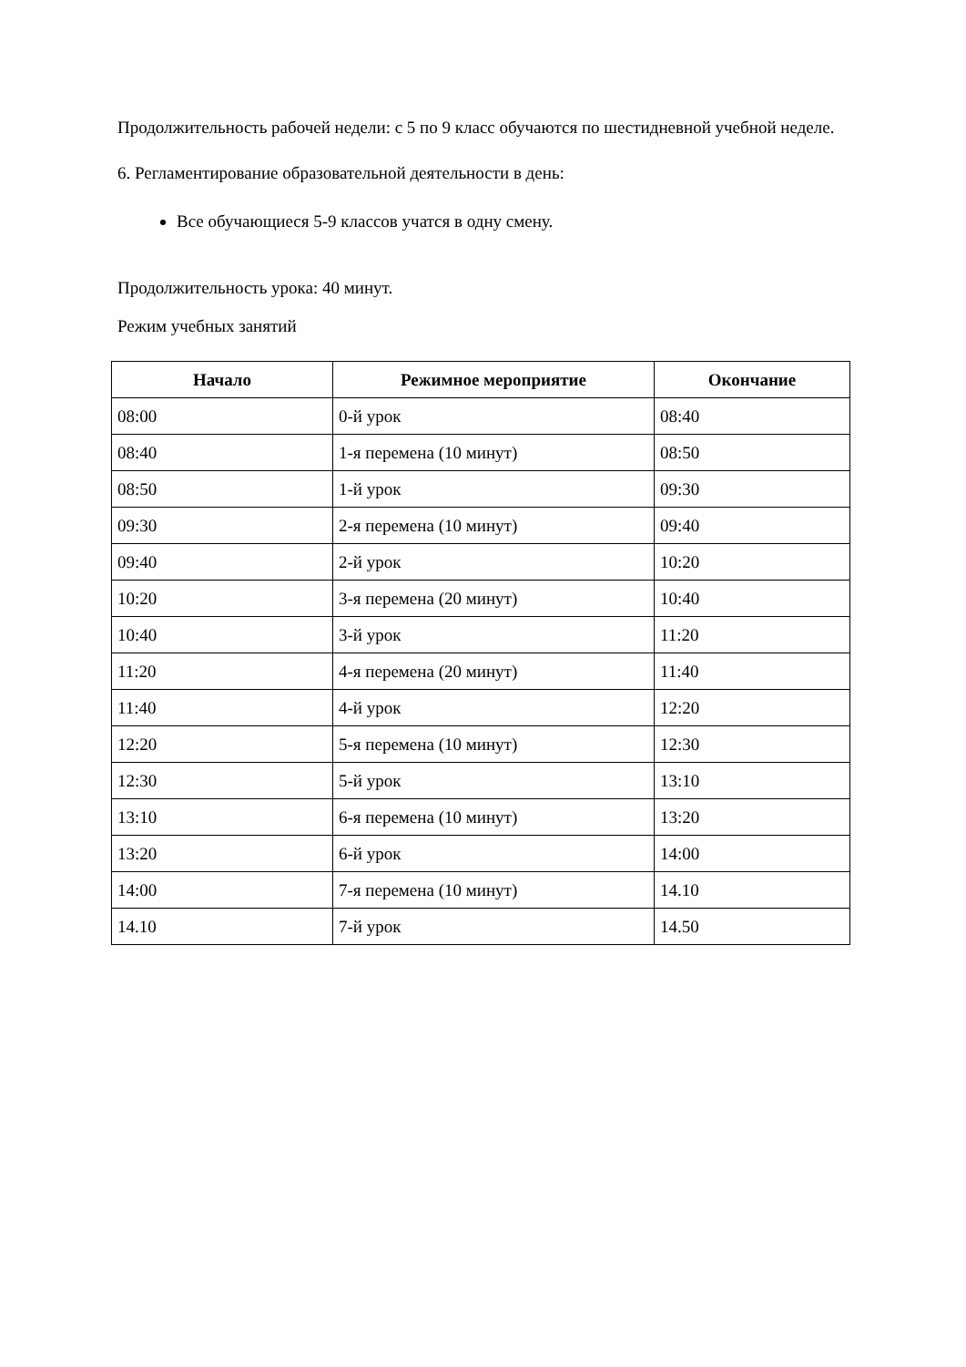Продолжительность рабочей недели: с 5 по 9 класс обучаются по шестидневной учебной неделе.
6. Регламентирование образовательной деятельности в день:
Все обучающиеся 5-9 классов учатся в одну смену.
Продолжительность урока: 40 минут.
Режим учебных занятий
| Начало | Режимное мероприятие | Окончание |
| --- | --- | --- |
| 08:00 | 0-й урок | 08:40 |
| 08:40 | 1-я перемена (10 минут) | 08:50 |
| 08:50 | 1-й урок | 09:30 |
| 09:30 | 2-я перемена (10 минут) | 09:40 |
| 09:40 | 2-й урок | 10:20 |
| 10:20 | 3-я перемена (20 минут) | 10:40 |
| 10:40 | 3-й урок | 11:20 |
| 11:20 | 4-я перемена (20 минут) | 11:40 |
| 11:40 | 4-й урок | 12:20 |
| 12:20 | 5-я перемена (10 минут) | 12:30 |
| 12:30 | 5-й урок | 13:10 |
| 13:10 | 6-я перемена (10 минут) | 13:20 |
| 13:20 | 6-й урок | 14:00 |
| 14:00 | 7-я перемена (10 минут) | 14.10 |
| 14.10 | 7-й урок | 14.50 |